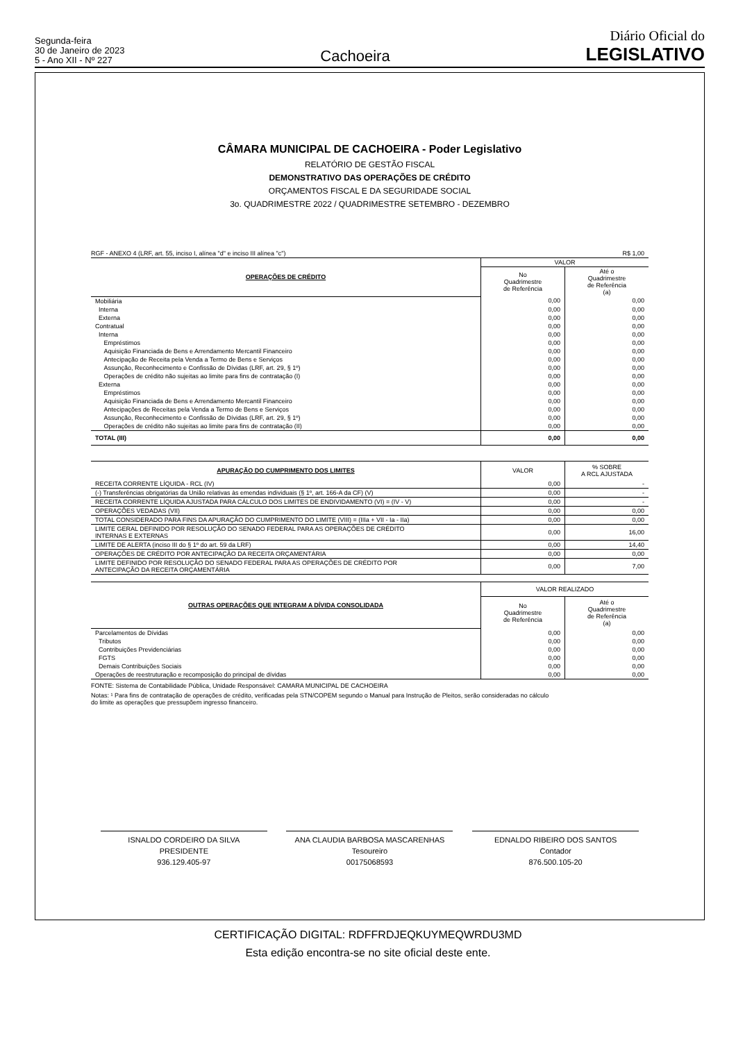Segunda-feira
30 de Janeiro de 2023
5 - Ano XII - Nº 227
Cachoeira
Diário Oficial do
LEGISLATIVO
CÂMARA MUNICIPAL DE CACHOEIRA - Poder Legislativo
RELATÓRIO DE GESTÃO FISCAL
DEMONSTRATIVO DAS OPERAÇÕES DE CRÉDITO
ORÇAMENTOS FISCAL E DA SEGURIDADE SOCIAL
3o. QUADRIMESTRE 2022 / QUADRIMESTRE SETEMBRO - DEZEMBRO
| RGF - ANEXO 4 (LRF, art. 55, inciso I, alínea "d" e inciso III alínea "c") | R$ 1,00 |
| OPERAÇÕES DE CRÉDITO | VALOR | |
| --- | --- | --- |
| | No Quadrimestre de Referência | Até o Quadrimestre de Referência (a) |
| Mobiliária | 0,00 | 0,00 |
| Interna | 0,00 | 0,00 |
| Externa | 0,00 | 0,00 |
| Contratual | 0,00 | 0,00 |
| Interna | 0,00 | 0,00 |
| Empréstimos | 0,00 | 0,00 |
| Aquisição Financiada de Bens e Arrendamento Mercantil Financeiro | 0,00 | 0,00 |
| Antecipação de Receita pela Venda a Termo de Bens e Serviços | 0,00 | 0,00 |
| Assunção, Reconhecimento e Confissão de Dívidas (LRF, art. 29, § 1º) | 0,00 | 0,00 |
| Operações de crédito não sujeitas ao limite para fins de contratação (I) | 0,00 | 0,00 |
| Externa | 0,00 | 0,00 |
| Empréstimos | 0,00 | 0,00 |
| Aquisição Financiada de Bens e Arrendamento Mercantil Financeiro | 0,00 | 0,00 |
| Antecipações de Receitas pela Venda a Termo de Bens e Serviços | 0,00 | 0,00 |
| Assunção, Reconhecimento e Confissão de Dívidas (LRF, art. 29, § 1º) | 0,00 | 0,00 |
| Operações de crédito não sujeitas ao limite para fins de contratação (II) | 0,00 | 0,00 |
| TOTAL (III) | 0,00 | 0,00 |
| APURAÇÃO DO CUMPRIMENTO DOS LIMITES | VALOR | % SOBRE A RCL AJUSTADA |
| --- | --- | --- |
| RECEITA CORRENTE LÍQUIDA - RCL (IV) | 0,00 | - |
| (-) Transferências obrigatórias da União relativas às emendas individuais (§ 1º, art. 166-A da CF) (V) | 0,00 | - |
| RECEITA CORRENTE LÍQUIDA AJUSTADA PARA CÁLCULO DOS LIMITES DE ENDIVIDAMENTO (VI) = (IV - V) | 0,00 | - |
| OPERAÇÕES VEDADAS (VII) | 0,00 | 0,00 |
| TOTAL CONSIDERADO PARA FINS DA APURAÇÃO DO CUMPRIMENTO DO LIMITE (VIII) = (IIIa + VII - Ia - IIa) | 0,00 | 0,00 |
| LIMITE GERAL DEFINIDO POR RESOLUÇÃO DO SENADO FEDERAL PARA AS OPERAÇÕES DE CRÉDITO INTERNAS E EXTERNAS | 0,00 | 16,00 |
| LIMITE DE ALERTA (inciso III do § 1º do art. 59 da LRF) | 0,00 | 14,40 |
| OPERAÇÕES DE CRÉDITO POR ANTECIPAÇÃO DA RECEITA ORÇAMENTÁRIA | 0,00 | 0,00 |
| LIMITE DEFINIDO POR RESOLUÇÃO DO SENADO FEDERAL PARA AS OPERAÇÕES DE CRÉDITO POR ANTECIPAÇÃO DA RECEITA ORÇAMENTÁRIA | 0,00 | 7,00 |
| OUTRAS OPERAÇÕES QUE INTEGRAM A DÍVIDA CONSOLIDADA | VALOR REALIZADO | |
| --- | --- | --- |
| | No Quadrimestre de Referência | Até o Quadrimestre de Referência (a) |
| Parcelamentos de Dívidas | 0,00 | 0,00 |
| Tributos | 0,00 | 0,00 |
| Contribuições Previdenciárias | 0,00 | 0,00 |
| FGTS | 0,00 | 0,00 |
| Demais Contribuições Sociais | 0,00 | 0,00 |
| Operações de reestruturação e recomposição do principal de dívidas | 0,00 | 0,00 |
FONTE: Sistema de Contabilidade Pública, Unidade Responsável: CAMARA MUNICIPAL DE CACHOEIRA
Notas: ¹ Para fins de contratação de operações de crédito, verificadas pela STN/COPEM segundo o Manual para Instrução de Pleitos, serão consideradas no cálculo
do limite as operações que pressupõem ingresso financeiro.
ISNALDO CORDEIRO DA SILVA
PRESIDENTE
936.129.405-97
ANA CLAUDIA BARBOSA MASCARENHAS
Tesoureiro
00175068593
EDNALDO RIBEIRO DOS SANTOS
Contador
876.500.105-20
CERTIFICAÇÃO DIGITAL: RDFFRDJEQKUYMEQWRDU3MD
Esta edição encontra-se no site oficial deste ente.